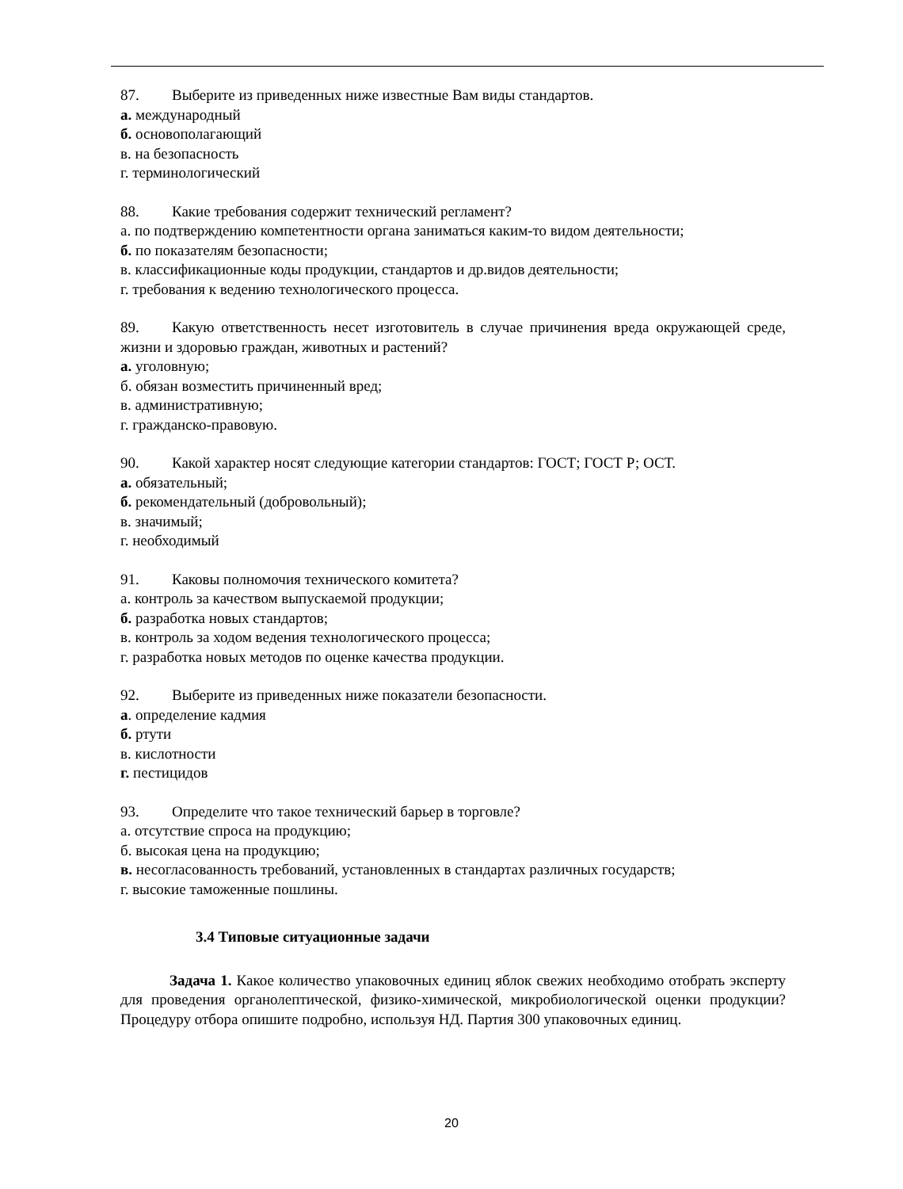87. Выберите из приведенных ниже известные Вам виды стандартов.
а. международный
б. основополагающий
в. на безопасность
г. терминологический
88. Какие требования содержит технический регламент?
а. по подтверждению компетентности органа заниматься каким-то видом деятельности;
б. по показателям безопасности;
в. классификационные коды продукции, стандартов и др.видов деятельности;
г. требования к ведению технологического процесса.
89. Какую ответственность несет изготовитель в случае причинения вреда окружающей среде, жизни и здоровью граждан, животных и растений?
а. уголовную;
б. обязан возместить причиненный вред;
в. административную;
г. гражданско-правовую.
90. Какой характер носят следующие категории стандартов: ГОСТ; ГОСТ Р; ОСТ.
а. обязательный;
б. рекомендательный (добровольный);
в. значимый;
г. необходимый
91. Каковы полномочия технического комитета?
а. контроль за качеством выпускаемой продукции;
б. разработка новых стандартов;
в. контроль за ходом ведения технологического процесса;
г. разработка новых методов по оценке качества продукции.
92. Выберите из приведенных ниже показатели безопасности.
а. определение кадмия
б. ртути
в. кислотности
г. пестицидов
93. Определите что такое технический барьер в торговле?
а. отсутствие спроса на продукцию;
б. высокая цена на продукцию;
в. несогласованность требований, установленных в стандартах различных государств;
г. высокие таможенные пошлины.
3.4 Типовые ситуационные задачи
Задача 1. Какое количество упаковочных единиц яблок свежих необходимо отобрать эксперту для проведения органолептической, физико-химической, микробиологической оценки продукции? Процедуру отбора опишите подробно, используя НД. Партия 300 упаковочных единиц.
20